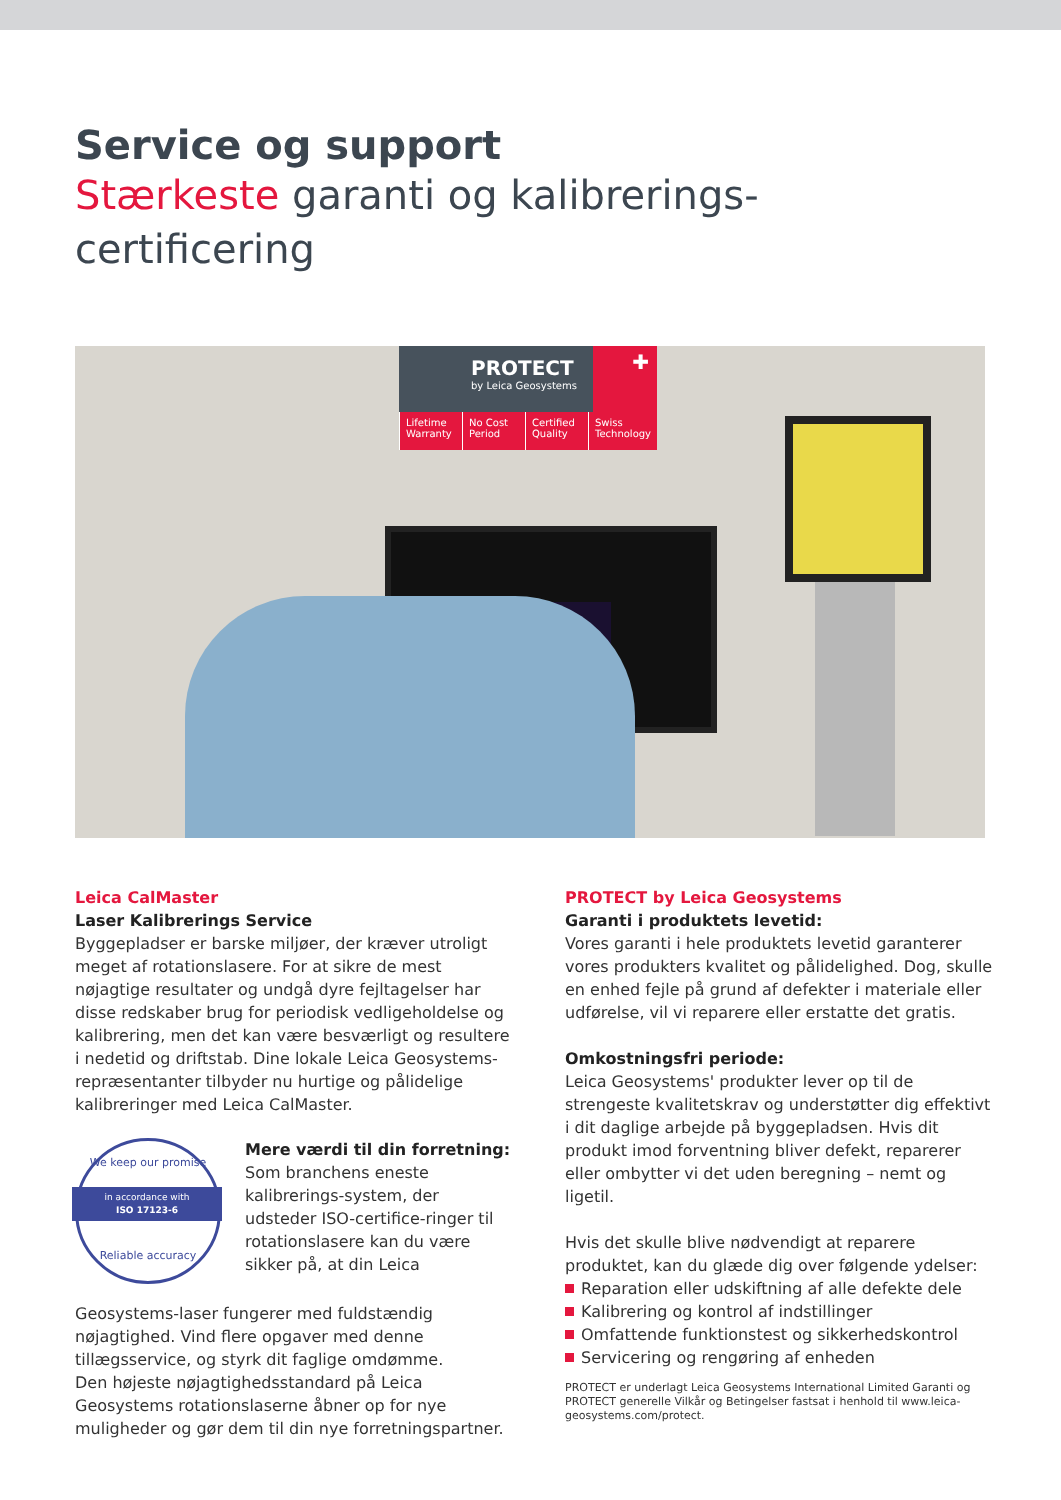Service og support
Stærkeste garanti og kalibrerings-
certificering
PROTECT
by Leica Geosystems
✚
Lifetime Warranty No Cost Period Certified Quality Swiss Technology
Leica CalMaster
Laser Kalibrerings Service
Byggepladser er barske miljøer, der kræver utroligt meget af rotationslasere. For at sikre de mest nøjagtige resultater og undgå dyre fejltagelser har disse redskaber brug for periodisk vedligeholdelse og kalibrering, men det kan være besværligt og resultere i nedetid og driftstab. Dine lokale Leica Geosystems-repræsentanter tilbyder nu hurtige og pålidelige kalibreringer med Leica CalMaster.
We keep our promise
in accordance with
ISO 17123-6
Reliable accuracy
Mere værdi til din forretning:
Som branchens eneste kalibrerings-system, der udsteder ISO-certifice-ringer til rotationslasere kan du være sikker på, at din Leica
Geosystems-laser fungerer med fuldstændig nøjagtighed. Vind flere opgaver med denne tillægsservice, og styrk dit faglige omdømme.
Den højeste nøjagtighedsstandard på Leica Geosystems rotationslaserne åbner op for nye muligheder og gør dem til din nye forretningspartner.
PROTECT by Leica Geosystems
Garanti i produktets levetid:
Vores garanti i hele produktets levetid garanterer vores produkters kvalitet og pålidelighed. Dog, skulle en enhed fejle på grund af defekter i materiale eller udførelse, vil vi reparere eller erstatte det gratis.
Omkostningsfri periode:
Leica Geosystems' produkter lever op til de strengeste kvalitetskrav og understøtter dig effektivt i dit daglige arbejde på byggepladsen. Hvis dit produkt imod forventning bliver defekt, reparerer eller ombytter vi det uden beregning – nemt og ligetil.
Hvis det skulle blive nødvendigt at reparere produktet, kan du glæde dig over følgende ydelser:
Reparation eller udskiftning af alle defekte dele
Kalibrering og kontrol af indstillinger
Omfattende funktionstest og sikkerhedskontrol
Servicering og rengøring af enheden
PROTECT er underlagt Leica Geosystems International Limited Garanti og PROTECT generelle Vilkår og Betingelser fastsat i henhold til www.leica-geosystems.com/protect.